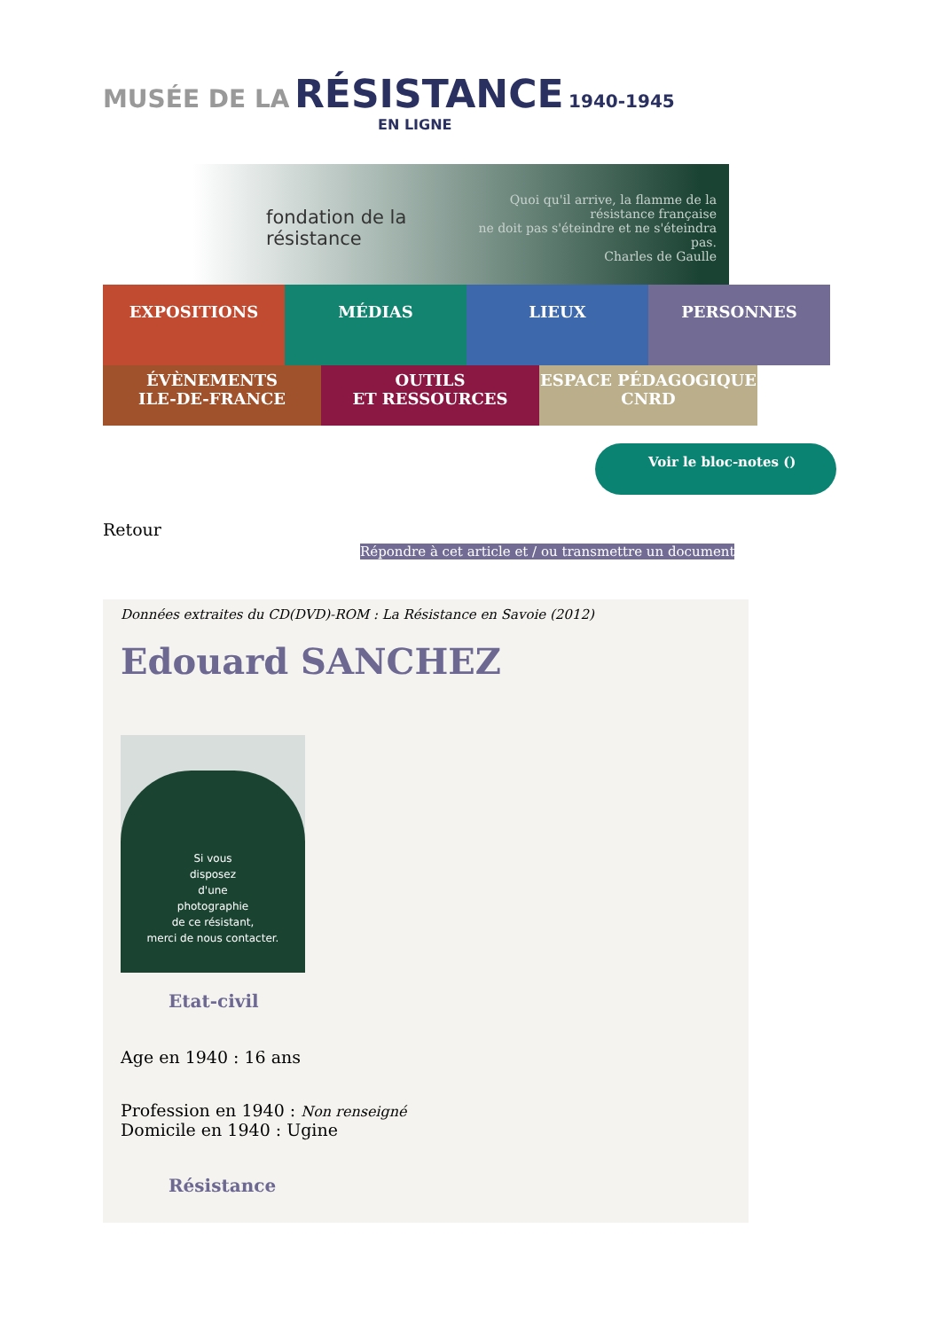MUSÉE DE LA RÉSISTANCE 1940-1945
EN LIGNE
fondation de la résistance Quoi qu'il arrive, la flamme de la résistance française
ne doit pas s'éteindre et ne s'éteindra pas.
Charles de Gaulle
EXPOSITIONS MÉDIAS LIEUX PERSONNES
ÉVÈNEMENTS
ILE-DE-FRANCE
OUTILS
ET RESSOURCES
ESPACE PÉDAGOGIQUE
CNRD
Voir le bloc-notes ()
Retour
Répondre à cet article et / ou transmettre un document
Données extraites du CD(DVD)-ROM : La Résistance en Savoie (2012)
Edouard SANCHEZ
Si vous
disposez
d'une
photographie
de ce résistant,
merci de nous contacter.
Etat-civil
Age en 1940 : 16 ans
Profession en 1940 : Non renseigné
Domicile en 1940 : Ugine
Résistance